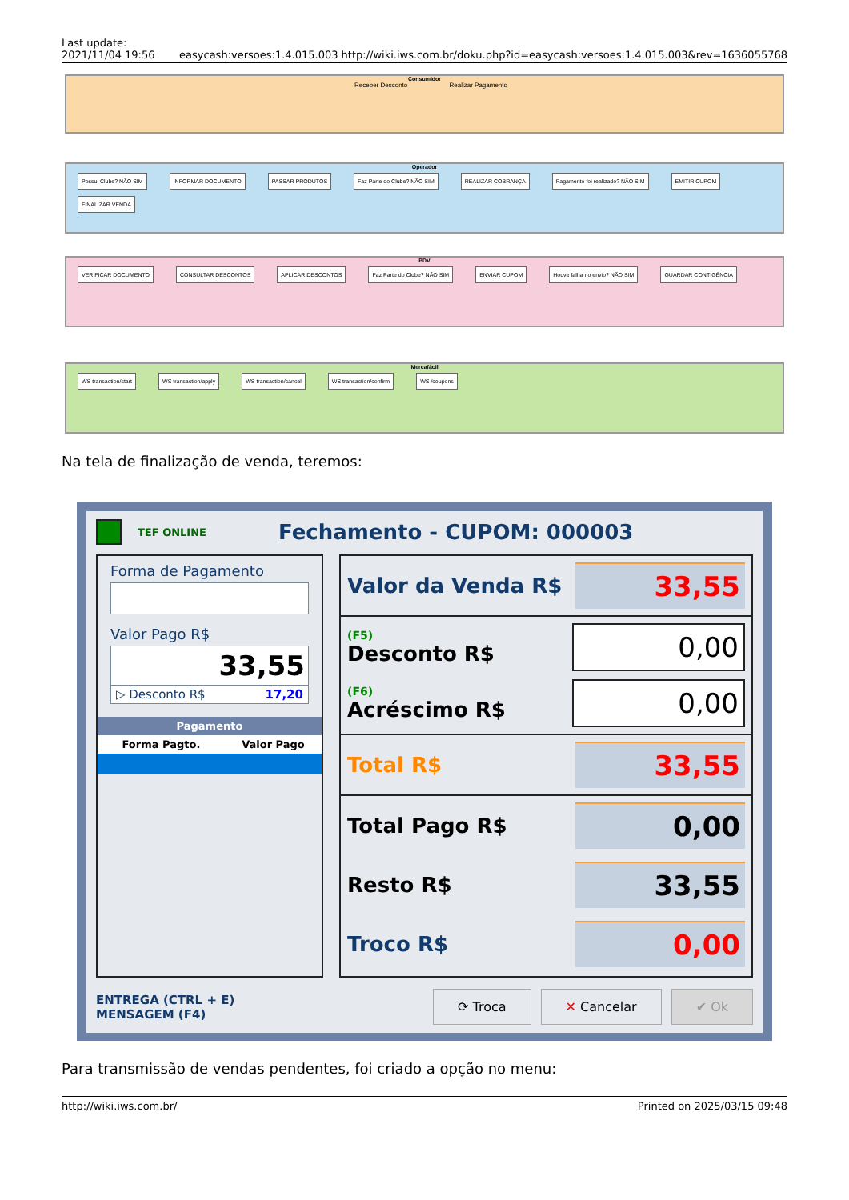Last update:
2021/11/04 19:56
easycash:versoes:1.4.015.003 http://wiki.iws.com.br/doku.php?id=easycash:versoes:1.4.015.003&rev=1636055768
Consumidor
Receber Desconto Realizar Pagamento
Operador
Possui Clube? NÃO SIM INFORMAR DOCUMENTO PASSAR PRODUTOS Faz Parte do Clube? NÃO SIM REALIZAR COBRANÇA Pagamento foi realizado? NÃO SIM EMITIR CUPOM FINALIZAR VENDA
PDV
VERIFICAR DOCUMENTO CONSULTAR DESCONTOS APLICAR DESCONTOS Faz Parte do Clube? NÃO SIM ENVIAR CUPOM Houve falha no envio? NÃO SIM GUARDAR CONTIGÊNCIA
Mercafácil
WS transaction/start WS transaction/apply WS transaction/cancel WS transaction/confirm WS /coupons
Na tela de finalização de venda, teremos:
TEF ONLINE Fechamento - CUPOM: 000003
Forma de Pagamento
Valor Pago R$
33,55
▷ Desconto R$ 17,20
Pagamento
| Forma Pagto. | Valor Pago |
| --- | --- |
Valor da Venda R$ 33,55
(F5)
Desconto R$
0,00
(F6)
Acréscimo R$
0,00
Total R$ 33,55
Total Pago R$ 0,00
Resto R$ 33,55
Troco R$ 0,00
ENTREGA (CTRL + E)
MENSAGEM (F4)
⟳ Troca ✕ Cancelar ✔ Ok
Para transmissão de vendas pendentes, foi criado a opção no menu:
http://wiki.iws.com.br/ Printed on 2025/03/15 09:48